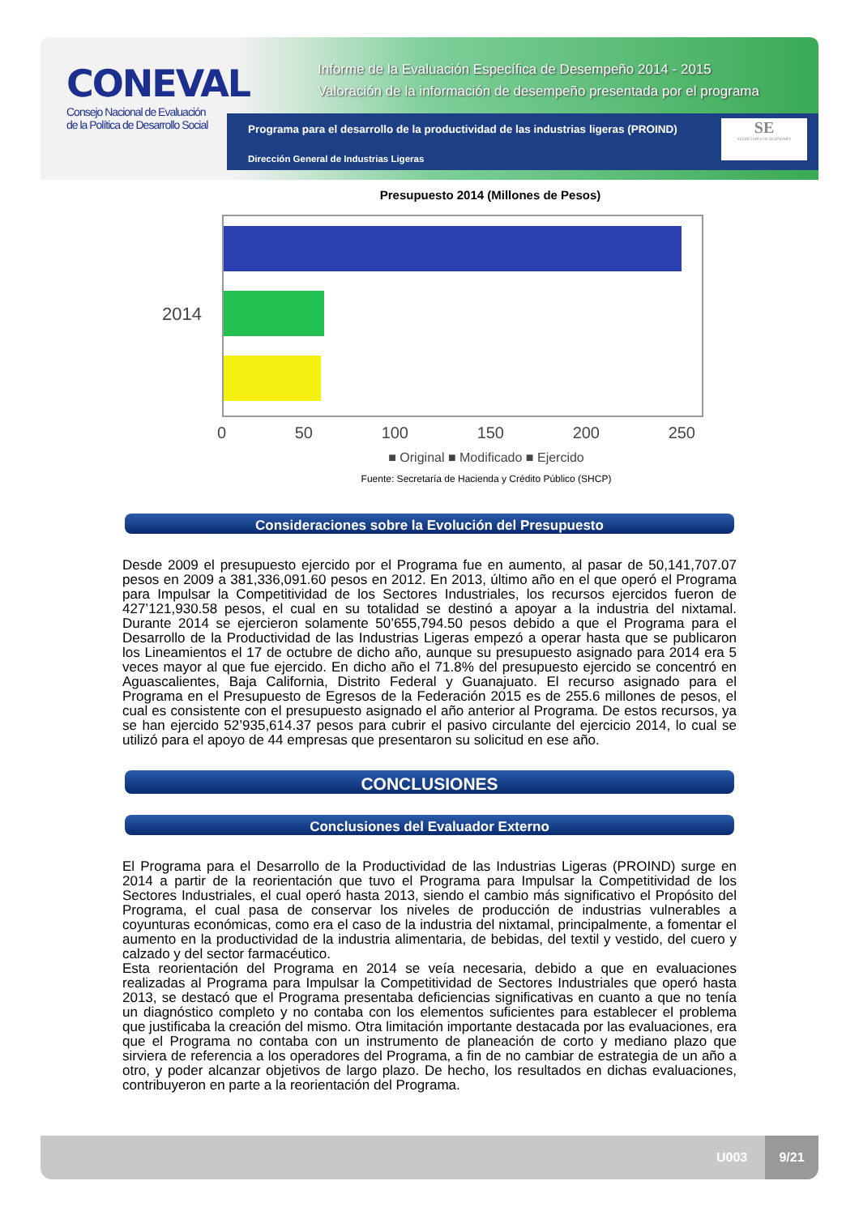CONEVAL
Consejo Nacional de Evaluación de la Política de Desarrollo Social
Informe de la Evaluación Específica de Desempeño 2014 - 2015
Valoración de la información de desempeño presentada por el programa
Programa para el desarrollo de la productividad de las industrias ligeras (PROIND)
Dirección General de Industrias Ligeras
SE
SECRETARÍA DE ECONOMÍA
Presupuesto 2014 (Millones de Pesos)
2014
0 50 100 150 200 250
■ Original ■ Modificado ■ Ejercido
Fuente: Secretaría de Hacienda y Crédito Público (SHCP)
Consideraciones sobre la Evolución del Presupuesto
Desde 2009 el presupuesto ejercido por el Programa fue en aumento, al pasar de 50,141,707.07 pesos en 2009 a 381,336,091.60 pesos en 2012. En 2013, último año en el que operó el Programa para Impulsar la Competitividad de los Sectores Industriales, los recursos ejercidos fueron de 427’121,930.58 pesos, el cual en su totalidad se destinó a apoyar a la industria del nixtamal. Durante 2014 se ejercieron solamente 50’655,794.50 pesos debido a que el Programa para el Desarrollo de la Productividad de las Industrias Ligeras empezó a operar hasta que se publicaron los Lineamientos el 17 de octubre de dicho año, aunque su presupuesto asignado para 2014 era 5 veces mayor al que fue ejercido. En dicho año el 71.8% del presupuesto ejercido se concentró en Aguascalientes, Baja California, Distrito Federal y Guanajuato. El recurso asignado para el Programa en el Presupuesto de Egresos de la Federación 2015 es de 255.6 millones de pesos, el cual es consistente con el presupuesto asignado el año anterior al Programa. De estos recursos, ya se han ejercido 52’935,614.37 pesos para cubrir el pasivo circulante del ejercicio 2014, lo cual se utilizó para el apoyo de 44 empresas que presentaron su solicitud en ese año.
CONCLUSIONES
Conclusiones del Evaluador Externo
El Programa para el Desarrollo de la Productividad de las Industrias Ligeras (PROIND) surge en 2014 a partir de la reorientación que tuvo el Programa para Impulsar la Competitividad de los Sectores Industriales, el cual operó hasta 2013, siendo el cambio más significativo el Propósito del Programa, el cual pasa de conservar los niveles de producción de industrias vulnerables a coyunturas económicas, como era el caso de la industria del nixtamal, principalmente, a fomentar el aumento en la productividad de la industria alimentaria, de bebidas, del textil y vestido, del cuero y calzado y del sector farmacéutico.
Esta reorientación del Programa en 2014 se veía necesaria, debido a que en evaluaciones realizadas al Programa para Impulsar la Competitividad de Sectores Industriales que operó hasta 2013, se destacó que el Programa presentaba deficiencias significativas en cuanto a que no tenía un diagnóstico completo y no contaba con los elementos suficientes para establecer el problema que justificaba la creación del mismo. Otra limitación importante destacada por las evaluaciones, era que el Programa no contaba con un instrumento de planeación de corto y mediano plazo que sirviera de referencia a los operadores del Programa, a fin de no cambiar de estrategia de un año a otro, y poder alcanzar objetivos de largo plazo. De hecho, los resultados en dichas evaluaciones, contribuyeron en parte a la reorientación del Programa.
U003
9/21